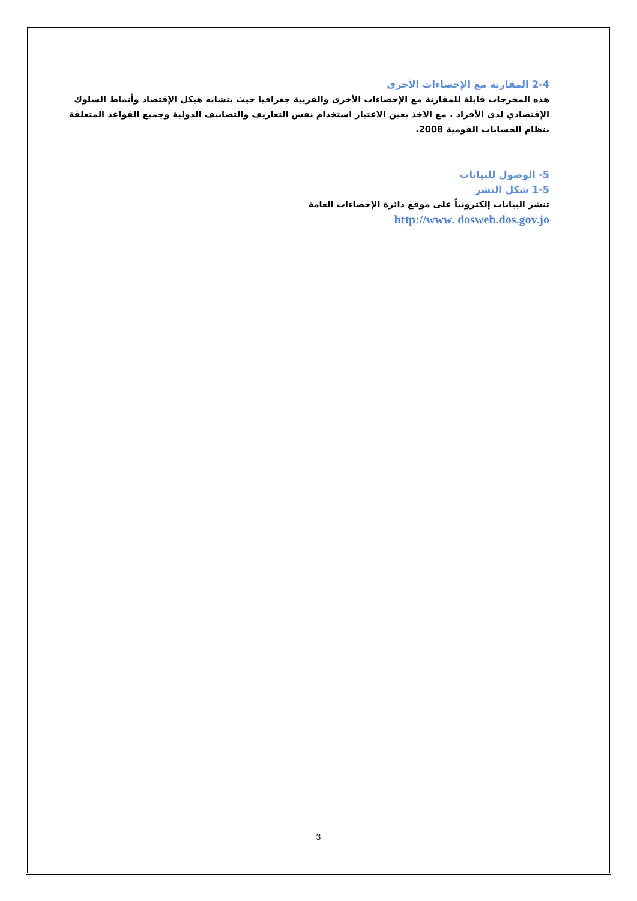2-4 المقارنة مع الإحصاءات الأخرى
هذه المخرجات قابلة للمقارنة مع الإحصاءات الأخرى والقريبة جغرافيا حيث يتشابه هيكل الإقتصاد وأنماط السلوك الإقتصادي لدى الأفراد . مع الاخذ بعين الاعتبار استخدام نفس التعاريف والتصانيف الدولية وجميع القواعد المتعلقة بنظام الحسابات القومية 2008.
5- الوصول للبيانات
1-5 شكل النشر
تنشر البيانات إلكترونياً على موقع دائرة الإحصاءات العامة
http://www. dosweb.dos.gov.jo
3